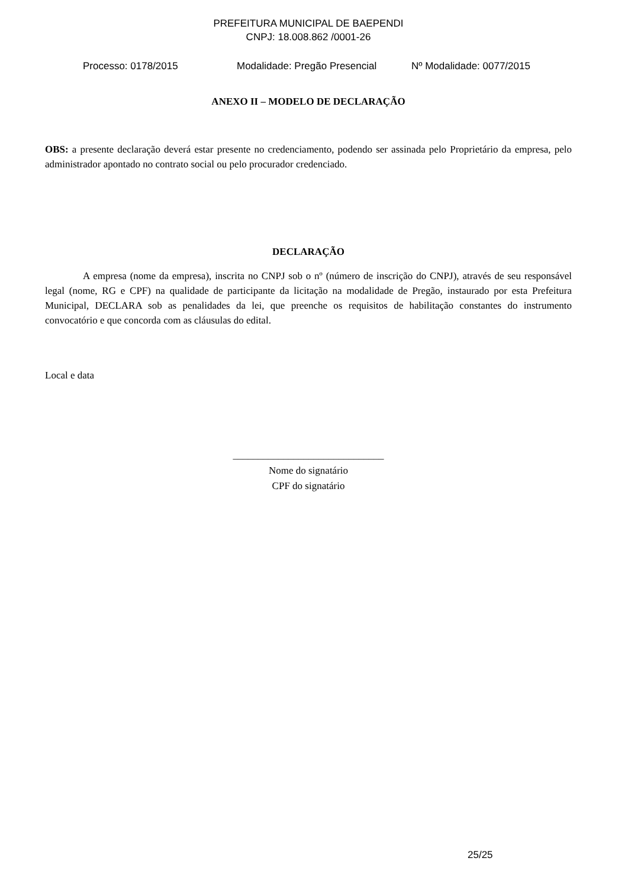PREFEITURA MUNICIPAL DE BAEPENDI
CNPJ: 18.008.862 /0001-26
Processo: 0178/2015 Modalidade: Pregão Presencial Nº Modalidade: 0077/2015
ANEXO II – MODELO DE DECLARAÇÃO
OBS: a presente declaração deverá estar presente no credenciamento, podendo ser assinada pelo Proprietário da empresa, pelo administrador apontado no contrato social ou pelo procurador credenciado.
DECLARAÇÃO
A empresa (nome da empresa), inscrita no CNPJ sob o nº (número de inscrição do CNPJ), através de seu responsável legal (nome, RG e CPF) na qualidade de participante da licitação na modalidade de Pregão, instaurado por esta Prefeitura Municipal, DECLARA sob as penalidades da lei, que preenche os requisitos de habilitação constantes do instrumento convocatório e que concorda com as cláusulas do edital.
Local e data
______________________________
Nome do signatário
CPF do signatário
25/25